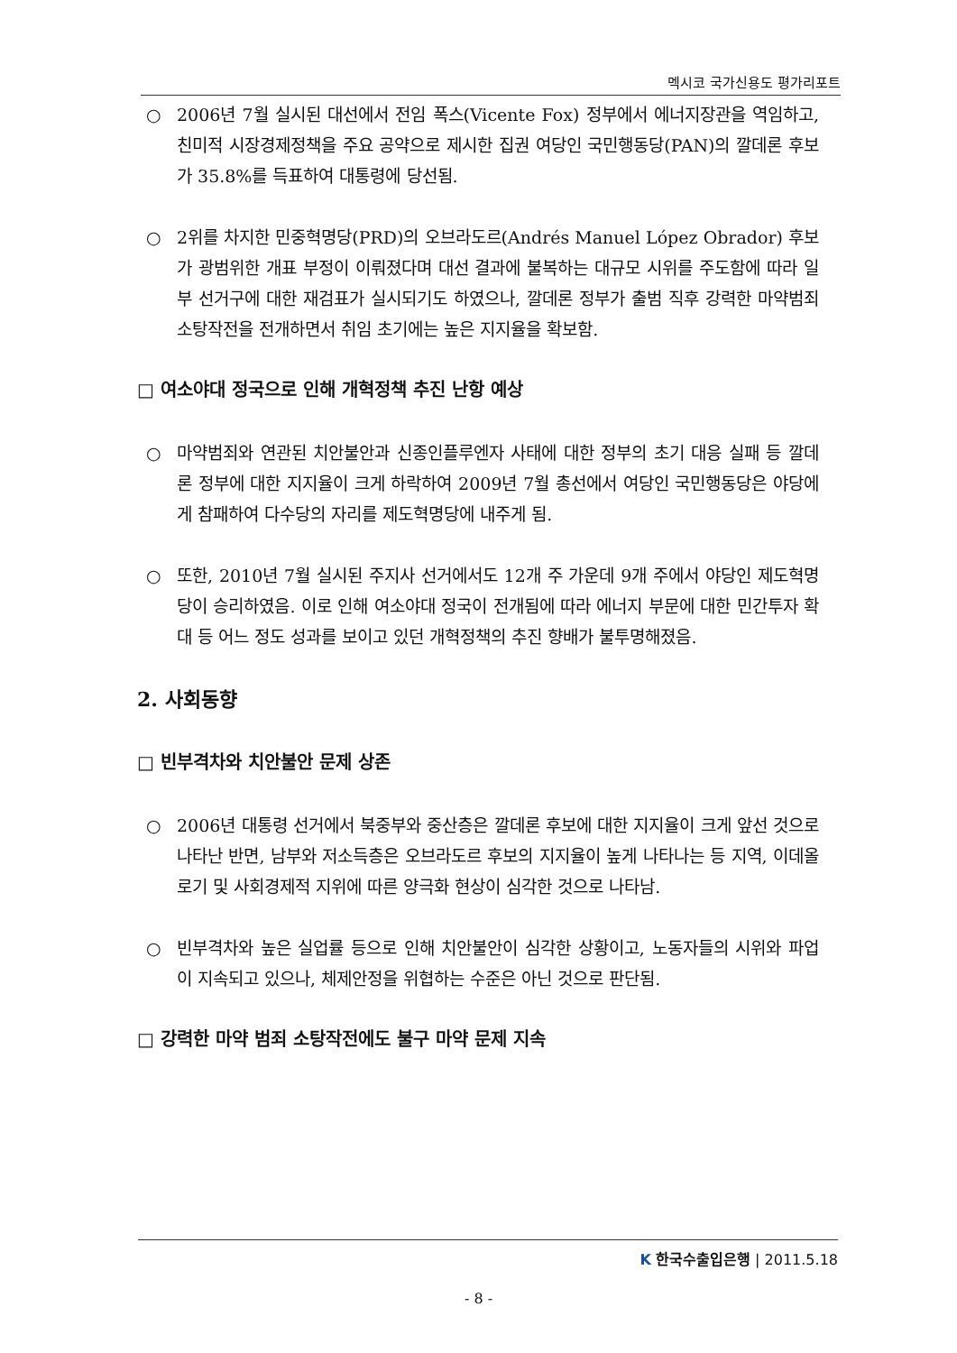멕시코 국가신용도 평가리포트
○ 2006년 7월 실시된 대선에서 전임 폭스(Vicente Fox) 정부에서 에너지장관을 역임하고, 친미적 시장경제정책을 주요 공약으로 제시한 집권 여당인 국민행동당(PAN)의 깔데론 후보가 35.8%를 득표하여 대통령에 당선됨.
○ 2위를 차지한 민중혁명당(PRD)의 오브라도르(Andrés Manuel López Obrador) 후보가 광범위한 개표 부정이 이뤄졌다며 대선 결과에 불복하는 대규모 시위를 주도함에 따라 일부 선거구에 대한 재검표가 실시되기도 하였으나, 깔데론 정부가 출범 직후 강력한 마약범죄 소탕작전을 전개하면서 취임 초기에는 높은 지지율을 확보함.
□ 여소야대 정국으로 인해 개혁정책 추진 난항 예상
○ 마약범죄와 연관된 치안불안과 신종인플루엔자 사태에 대한 정부의 초기 대응 실패 등 깔데론 정부에 대한 지지율이 크게 하락하여 2009년 7월 총선에서 여당인 국민행동당은 야당에게 참패하여 다수당의 자리를 제도혁명당에 내주게 됨.
○ 또한, 2010년 7월 실시된 주지사 선거에서도 12개 주 가운데 9개 주에서 야당인 제도혁명당이 승리하였음. 이로 인해 여소야대 정국이 전개됨에 따라 에너지 부문에 대한 민간투자 확대 등 어느 정도 성과를 보이고 있던 개혁정책의 추진 향배가 불투명해졌음.
2. 사회동향
□ 빈부격차와 치안불안 문제 상존
○ 2006년 대통령 선거에서 북중부와 중산층은 깔데론 후보에 대한 지지율이 크게 앞선 것으로 나타난 반면, 남부와 저소득층은 오브라도르 후보의 지지율이 높게 나타나는 등 지역, 이데올로기 및 사회경제적 지위에 따른 양극화 현상이 심각한 것으로 나타남.
○ 빈부격차와 높은 실업률 등으로 인해 치안불안이 심각한 상황이고, 노동자들의 시위와 파업이 지속되고 있으나, 체제안정을 위협하는 수준은 아닌 것으로 판단됨.
□ 강력한 마약 범죄 소탕작전에도 불구 마약 문제 지속
K 한국수출입은행 | 2011.5.18
- 8 -